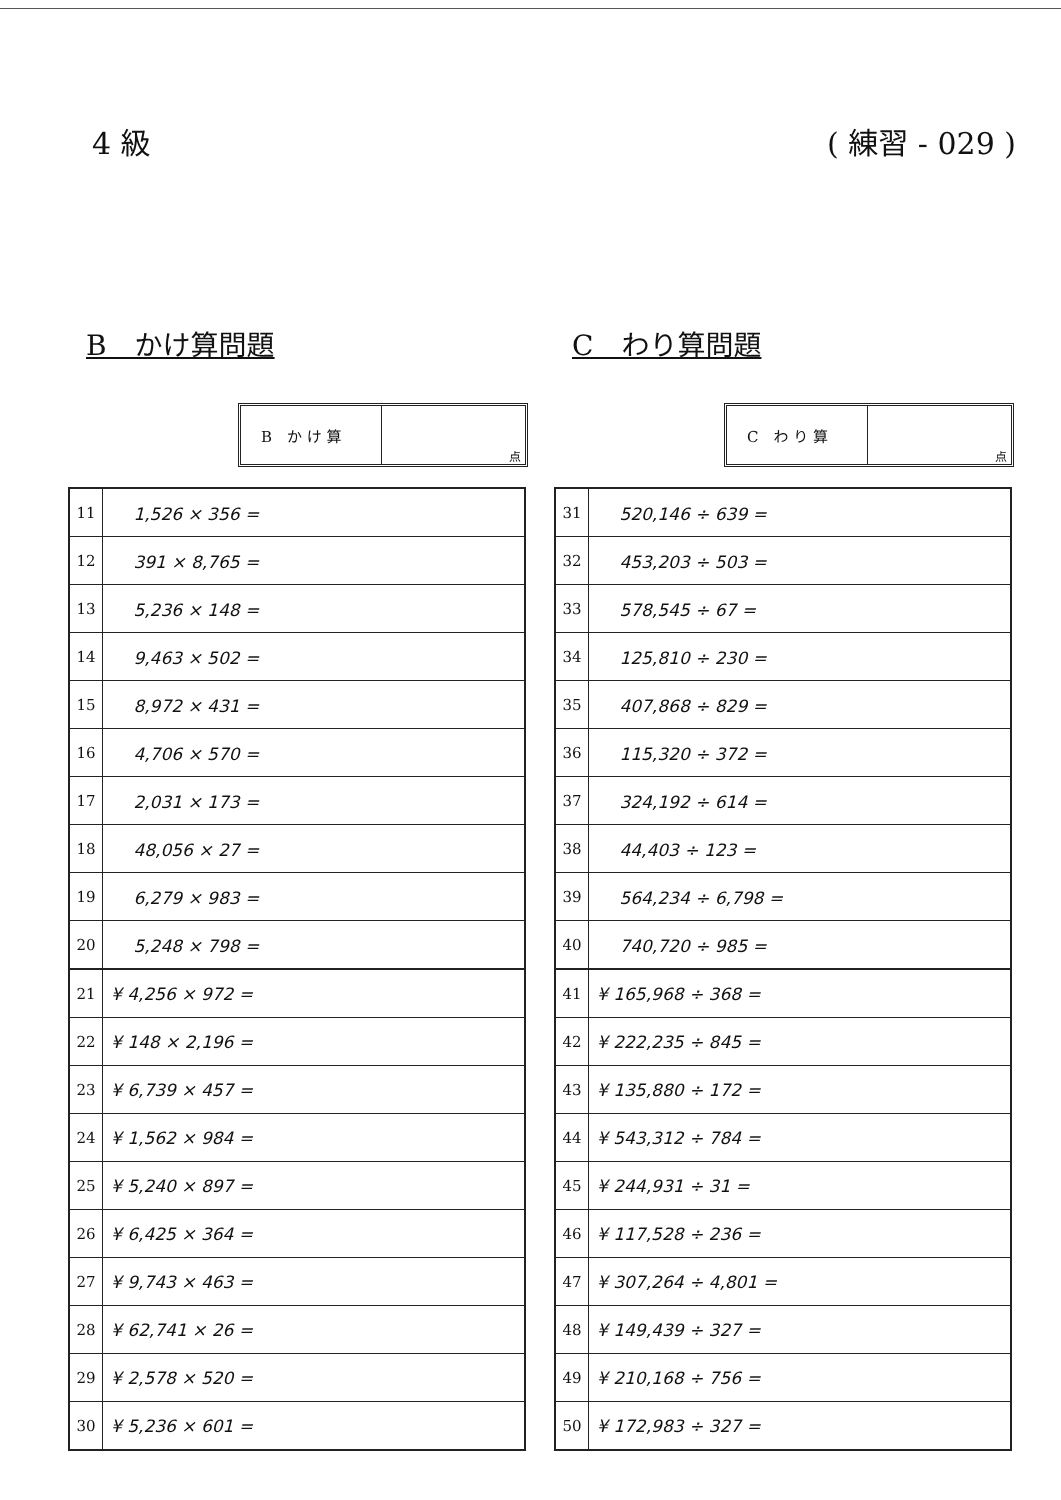4 級 ( 練習 - 029 )
B　かけ算問題
B　か け 算
点
| 11 | 1,526 × 356 = |
| 12 | 391 × 8,765 = |
| 13 | 5,236 × 148 = |
| 14 | 9,463 × 502 = |
| 15 | 8,972 × 431 = |
| 16 | 4,706 × 570 = |
| 17 | 2,031 × 173 = |
| 18 | 48,056 × 27 = |
| 19 | 6,279 × 983 = |
| 20 | 5,248 × 798 = |
| 21 | ¥ 4,256 × 972 = |
| 22 | ¥ 148 × 2,196 = |
| 23 | ¥ 6,739 × 457 = |
| 24 | ¥ 1,562 × 984 = |
| 25 | ¥ 5,240 × 897 = |
| 26 | ¥ 6,425 × 364 = |
| 27 | ¥ 9,743 × 463 = |
| 28 | ¥ 62,741 × 26 = |
| 29 | ¥ 2,578 × 520 = |
| 30 | ¥ 5,236 × 601 = |
C　わり算問題
C　わ り 算
点
| 31 | 520,146 ÷ 639 = |
| 32 | 453,203 ÷ 503 = |
| 33 | 578,545 ÷ 67 = |
| 34 | 125,810 ÷ 230 = |
| 35 | 407,868 ÷ 829 = |
| 36 | 115,320 ÷ 372 = |
| 37 | 324,192 ÷ 614 = |
| 38 | 44,403 ÷ 123 = |
| 39 | 564,234 ÷ 6,798 = |
| 40 | 740,720 ÷ 985 = |
| 41 | ¥ 165,968 ÷ 368 = |
| 42 | ¥ 222,235 ÷ 845 = |
| 43 | ¥ 135,880 ÷ 172 = |
| 44 | ¥ 543,312 ÷ 784 = |
| 45 | ¥ 244,931 ÷ 31 = |
| 46 | ¥ 117,528 ÷ 236 = |
| 47 | ¥ 307,264 ÷ 4,801 = |
| 48 | ¥ 149,439 ÷ 327 = |
| 49 | ¥ 210,168 ÷ 756 = |
| 50 | ¥ 172,983 ÷ 327 = |